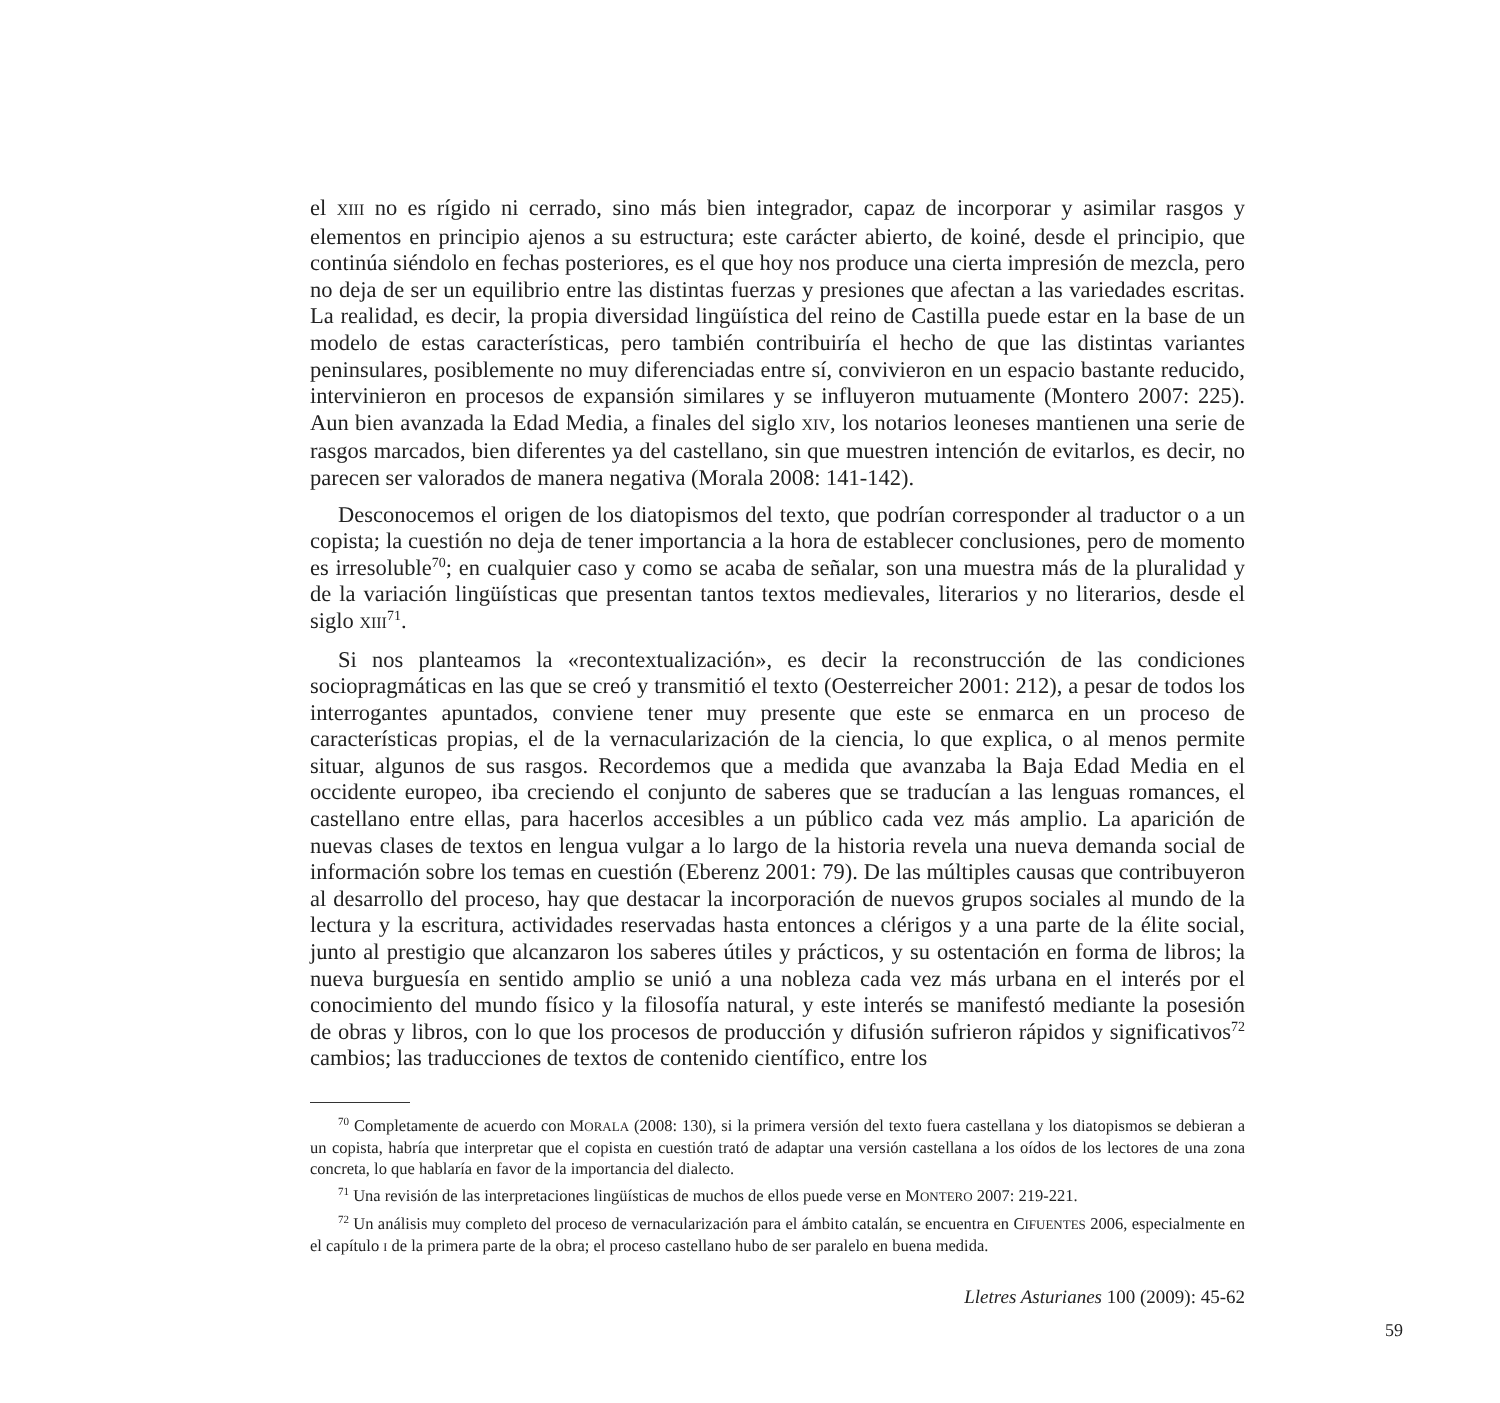el XIII no es rígido ni cerrado, sino más bien integrador, capaz de incorporar y asimilar rasgos y elementos en principio ajenos a su estructura; este carácter abierto, de koiné, desde el principio, que continúa siéndolo en fechas posteriores, es el que hoy nos produce una cierta impresión de mezcla, pero no deja de ser un equilibrio entre las distintas fuerzas y presiones que afectan a las variedades escritas. La realidad, es decir, la propia diversidad lingüística del reino de Castilla puede estar en la base de un modelo de estas características, pero también contribuiría el hecho de que las distintas variantes peninsulares, posiblemente no muy diferenciadas entre sí, convivieron en un espacio bastante reducido, intervinieron en procesos de expansión similares y se influyeron mutuamente (Montero 2007: 225). Aun bien avanzada la Edad Media, a finales del siglo XIV, los notarios leoneses mantienen una serie de rasgos marcados, bien diferentes ya del castellano, sin que muestren intención de evitarlos, es decir, no parecen ser valorados de manera negativa (Morala 2008: 141-142).
Desconocemos el origen de los diatopismos del texto, que podrían corresponder al traductor o a un copista; la cuestión no deja de tener importancia a la hora de establecer conclusiones, pero de momento es irresoluble<sup>70</sup>; en cualquier caso y como se acaba de señalar, son una muestra más de la pluralidad y de la variación lingüísticas que presentan tantos textos medievales, literarios y no literarios, desde el siglo XIII<sup>71</sup>.
Si nos planteamos la «recontextualización», es decir la reconstrucción de las condiciones sociopragmáticas en las que se creó y transmitió el texto (Oesterreicher 2001: 212), a pesar de todos los interrogantes apuntados, conviene tener muy presente que este se enmarca en un proceso de características propias, el de la vernacularización de la ciencia, lo que explica, o al menos permite situar, algunos de sus rasgos. Recordemos que a medida que avanzaba la Baja Edad Media en el occidente europeo, iba creciendo el conjunto de saberes que se traducían a las lenguas romances, el castellano entre ellas, para hacerlos accesibles a un público cada vez más amplio. La aparición de nuevas clases de textos en lengua vulgar a lo largo de la historia revela una nueva demanda social de información sobre los temas en cuestión (Eberenz 2001: 79). De las múltiples causas que contribuyeron al desarrollo del proceso, hay que destacar la incorporación de nuevos grupos sociales al mundo de la lectura y la escritura, actividades reservadas hasta entonces a clérigos y a una parte de la élite social, junto al prestigio que alcanzaron los saberes útiles y prácticos, y su ostentación en forma de libros; la nueva burguesía en sentido amplio se unió a una nobleza cada vez más urbana en el interés por el conocimiento del mundo físico y la filosofía natural, y este interés se manifestó mediante la posesión de obras y libros, con lo que los procesos de producción y difusión sufrieron rápidos y significativos<sup>72</sup> cambios; las traducciones de textos de contenido científico, entre los
<sup>70</sup> Completamente de acuerdo con MORALA (2008: 130), si la primera versión del texto fuera castellana y los diatopismos se debieran a un copista, habría que interpretar que el copista en cuestión trató de adaptar una versión castellana a los oídos de los lectores de una zona concreta, lo que hablaría en favor de la importancia del dialecto.
<sup>71</sup> Una revisión de las interpretaciones lingüísticas de muchos de ellos puede verse en MONTERO 2007: 219-221.
<sup>72</sup> Un análisis muy completo del proceso de vernacularización para el ámbito catalán, se encuentra en CIFUENTES 2006, especialmente en el capítulo I de la primera parte de la obra; el proceso castellano hubo de ser paralelo en buena medida.
Lletres Asturianes 100 (2009): 45-62
59